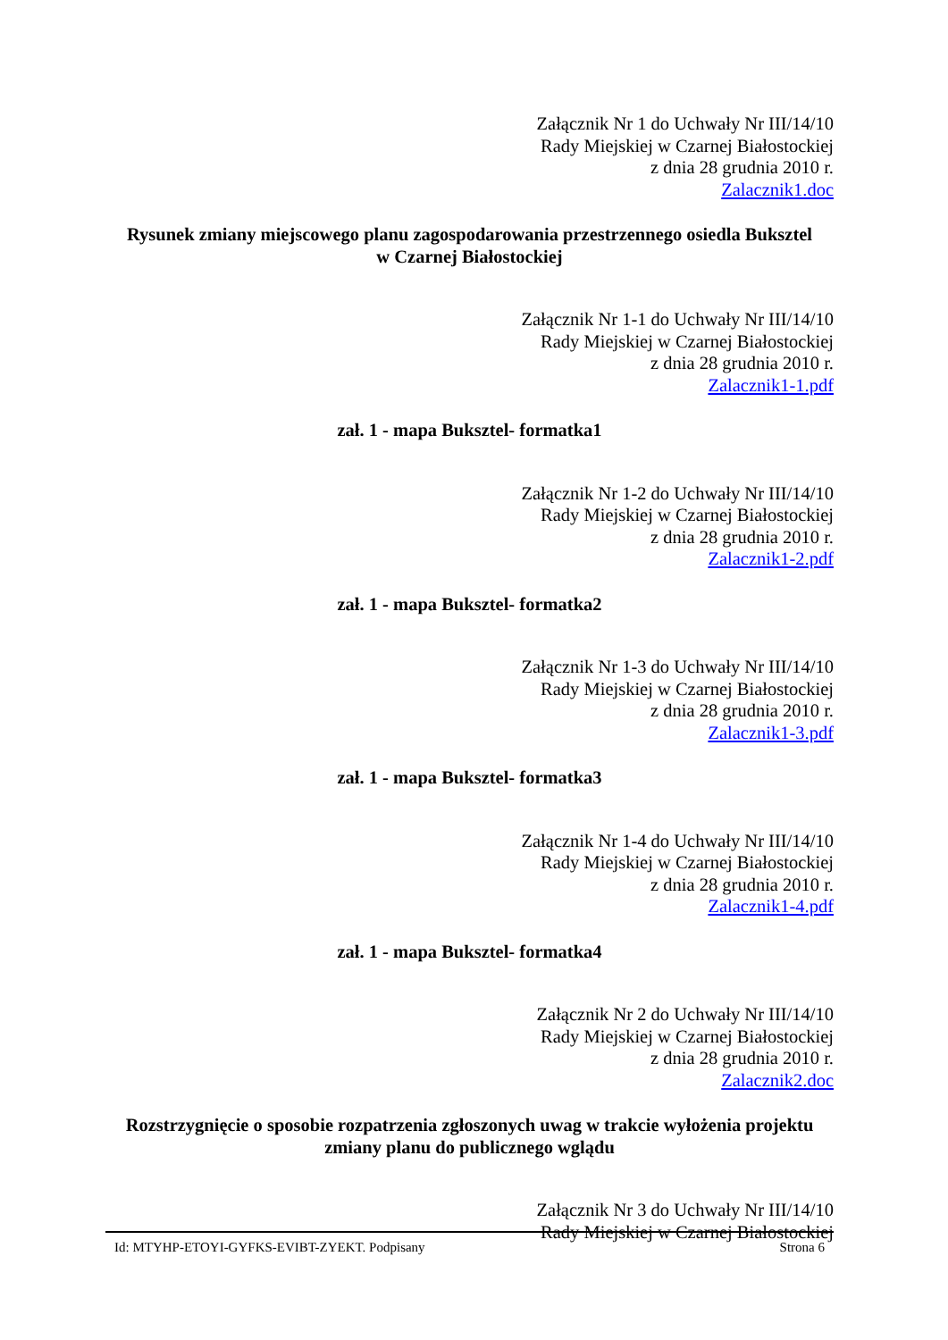Załącznik Nr 1 do Uchwały Nr III/14/10
Rady Miejskiej w Czarnej Białostockiej
z dnia 28 grudnia 2010 r.
Zalacznik1.doc
Rysunek zmiany miejscowego planu zagospodarowania przestrzennego osiedla Buksztel
w Czarnej Białostockiej
Załącznik Nr 1-1 do Uchwały Nr III/14/10
Rady Miejskiej w Czarnej Białostockiej
z dnia 28 grudnia 2010 r.
Zalacznik1-1.pdf
zał. 1 - mapa Buksztel- formatka1
Załącznik Nr 1-2 do Uchwały Nr III/14/10
Rady Miejskiej w Czarnej Białostockiej
z dnia 28 grudnia 2010 r.
Zalacznik1-2.pdf
zał. 1 - mapa Buksztel- formatka2
Załącznik Nr 1-3 do Uchwały Nr III/14/10
Rady Miejskiej w Czarnej Białostockiej
z dnia 28 grudnia 2010 r.
Zalacznik1-3.pdf
zał. 1 - mapa Buksztel- formatka3
Załącznik Nr 1-4 do Uchwały Nr III/14/10
Rady Miejskiej w Czarnej Białostockiej
z dnia 28 grudnia 2010 r.
Zalacznik1-4.pdf
zał. 1 - mapa Buksztel- formatka4
Załącznik Nr 2 do Uchwały Nr III/14/10
Rady Miejskiej w Czarnej Białostockiej
z dnia 28 grudnia 2010 r.
Zalacznik2.doc
Rozstrzygnięcie o sposobie rozpatrzenia zgłoszonych uwag w trakcie wyłożenia projektu
zmiany planu do publicznego wglądu
Załącznik Nr 3 do Uchwały Nr III/14/10
Rady Miejskiej w Czarnej Białostockiej
Id: MTYHP-ETOYI-GYFKS-EVIBT-ZYEKT. Podpisany Strona 6